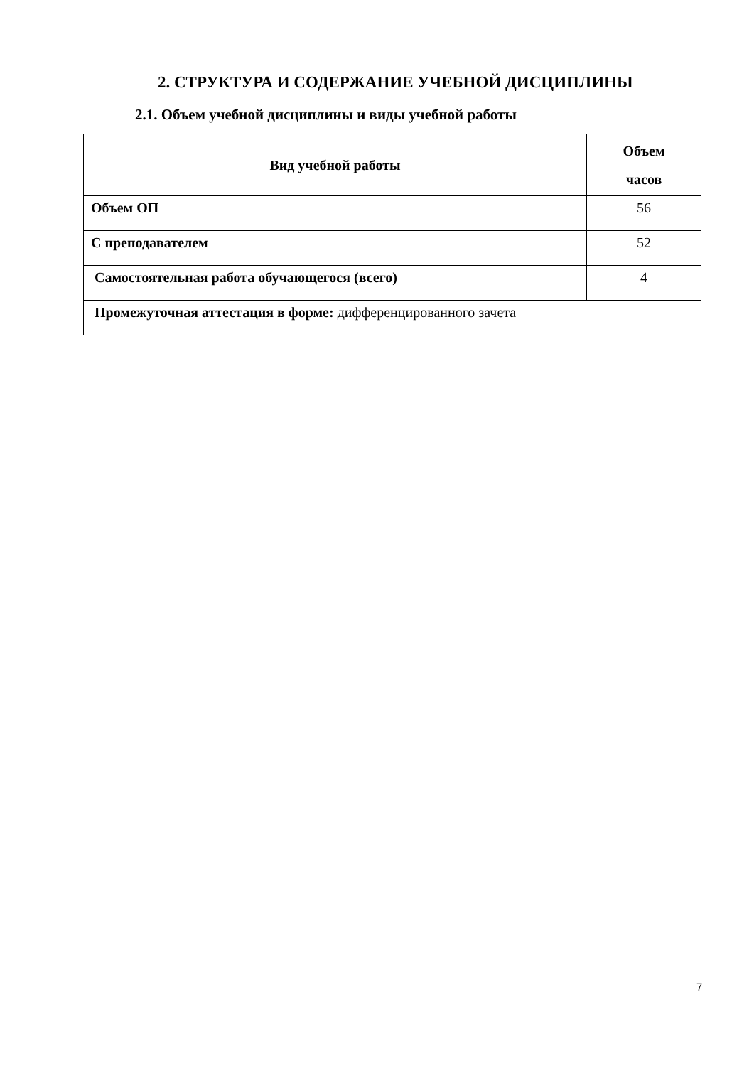2. СТРУКТУРА И СОДЕРЖАНИЕ УЧЕБНОЙ ДИСЦИПЛИНЫ
2.1. Объем учебной дисциплины и виды учебной работы
| Вид учебной работы | Объем часов |
| --- | --- |
| Объем ОП | 56 |
| С преподавателем | 52 |
| Самостоятельная работа обучающегося (всего) | 4 |
| Промежуточная аттестация в форме: дифференцированного зачета | |
7